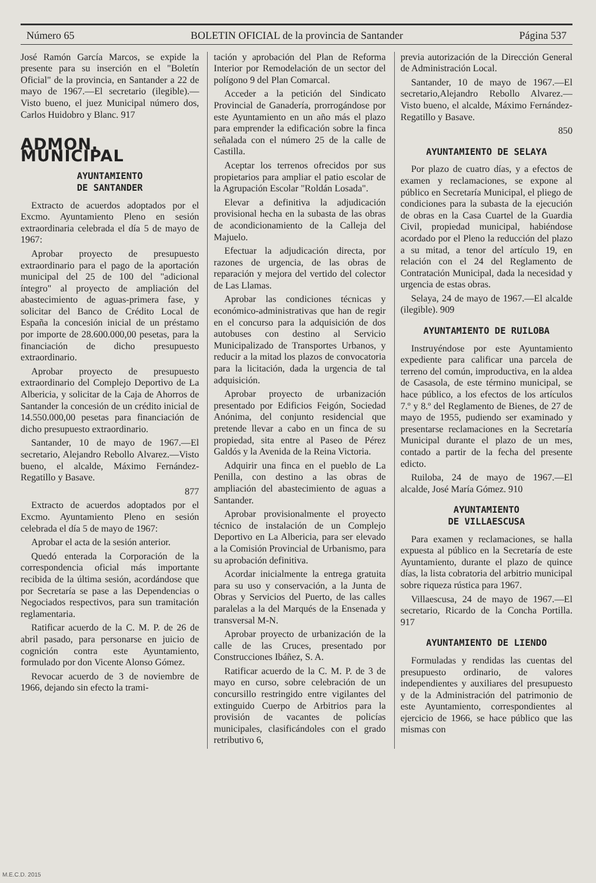Número 65 BOLETIN OFICIAL de la provincia de Santander Página 537
José Ramón García Marcos, se expide la presente para su inserción en el "Boletín Oficial" de la provincia, en Santander a 22 de mayo de 1967.—El secretario (ilegible).—Visto bueno, el juez Municipal número dos, Carlos Huidobro y Blanc. 917
ADMON. MUNICIPAL
AYUNTAMIENTO
DE SANTANDER
Extracto de acuerdos adoptados por el Excmo. Ayuntamiento Pleno en sesión extraordinaria celebrada el día 5 de mayo de 1967:
Aprobar proyecto de presupuesto extraordinario para el pago de la aportación municipal del 25 de 100 del "adicional íntegro" al proyecto de ampliación del abastecimiento de aguas-primera fase, y solicitar del Banco de Crédito Local de España la concesión inicial de un préstamo por importe de 28.600.000,00 pesetas, para la financiación de dicho presupuesto extraordinario.
Aprobar proyecto de presupuesto extraordinario del Complejo Deportivo de La Albericia, y solicitar de la Caja de Ahorros de Santander la concesión de un crédito inicial de 14.550.000,00 pesetas para financiación de dicho presupuesto extraordinario.
Santander, 10 de mayo de 1967.—El secretario, Alejandro Rebollo Alvarez.—Visto bueno, el alcalde, Máximo Fernández-Regatillo y Basave.
877
Extracto de acuerdos adoptados por el Excmo. Ayuntamiento Pleno en sesión celebrada el día 5 de mayo de 1967:
Aprobar el acta de la sesión anterior.
Quedó enterada la Corporación de la correspondencia oficial más importante recibida de la última sesión, acordándose que por Secretaría se pase a las Dependencias o Negociados respectivos, para sun tramitación reglamentaria.
Ratificar acuerdo de la C. M. P. de 26 de abril pasado, para personarse en juicio de cognición contra este Ayuntamiento, formulado por don Vicente Alonso Gómez.
Revocar acuerdo de 3 de noviembre de 1966, dejando sin efecto la trami-
tación y aprobación del Plan de Reforma Interior por Remodelación de un sector del polígono 9 del Plan Comarcal.
Acceder a la petición del Sindicato Provincial de Ganadería, prorrogándose por este Ayuntamiento en un año más el plazo para emprender la edificación sobre la finca señalada con el número 25 de la calle de Castilla.
Aceptar los terrenos ofrecidos por sus propietarios para ampliar el patio escolar de la Agrupación Escolar "Roldán Losada".
Elevar a definitiva la adjudicación provisional hecha en la subasta de las obras de acondicionamiento de la Calleja del Majuelo.
Efectuar la adjudicación directa, por razones de urgencia, de las obras de reparación y mejora del vertido del colector de Las Llamas.
Aprobar las condiciones técnicas y económico-administrativas que han de regir en el concurso para la adquisición de dos autobuses con destino al Servicio Municipalizado de Transportes Urbanos, y reducir a la mitad los plazos de convocatoria para la licitación, dada la urgencia de tal adquisición.
Aprobar proyecto de urbanización presentado por Edificios Feigón, Sociedad Anónima, del conjunto residencial que pretende llevar a cabo en un finca de su propiedad, sita entre al Paseo de Pérez Galdós y la Avenida de la Reina Victoria.
Adquirir una finca en el pueblo de La Penilla, con destino a las obras de ampliación del abastecimiento de aguas a Santander.
Aprobar provisionalmente el proyecto técnico de instalación de un Complejo Deportivo en La Albericia, para ser elevado a la Comisión Provincial de Urbanismo, para su aprobación definitiva.
Acordar inicialmente la entrega gratuita para su uso y conservación, a la Junta de Obras y Servicios del Puerto, de las calles paralelas a la del Marqués de la Ensenada y transversal M-N.
Aprobar proyecto de urbanización de la calle de las Cruces, presentado por Construcciones Ibáñez, S. A.
Ratificar acuerdo de la C. M. P. de 3 de mayo en curso, sobre celebración de un concursillo restringido entre vigilantes del extinguido Cuerpo de Arbitrios para la provisión de vacantes de policías municipales, clasificándoles con el grado retributivo 6,
previa autorización de la Dirección General de Administración Local.
Santander, 10 de mayo de 1967.—El secretario,Alejandro Rebollo Alvarez.—Visto bueno, el alcalde, Máximo Fernández-Regatillo y Basave.
850
AYUNTAMIENTO DE SELAYA
Por plazo de cuatro días, y a efectos de examen y reclamaciones, se expone al público en Secretaría Municipal, el pliego de condiciones para la subasta de la ejecución de obras en la Casa Cuartel de la Guardia Civil, propiedad municipal, habiéndose acordado por el Pleno la reducción del plazo a su mitad, a tenor del artículo 19, en relación con el 24 del Reglamento de Contratación Municipal, dada la necesidad y urgencia de estas obras.
Selaya, 24 de mayo de 1967.—El alcalde (ilegible). 909
AYUNTAMIENTO DE RUILOBA
Instruyéndose por este Ayuntamiento expediente para calificar una parcela de terreno del común, improductiva, en la aldea de Casasola, de este término municipal, se hace público, a los efectos de los artículos 7.º y 8.º del Reglamento de Bienes, de 27 de mayo de 1955, pudiendo ser examinado y presentarse reclamaciones en la Secretaría Municipal durante el plazo de un mes, contado a partir de la fecha del presente edicto.
Ruiloba, 24 de mayo de 1967.—El alcalde, José María Gómez. 910
AYUNTAMIENTO
DE VILLAESCUSA
Para examen y reclamaciones, se halla expuesta al público en la Secretaría de este Ayuntamiento, durante el plazo de quince días, la lista cobratoria del arbitrio municipal sobre riqueza rústica para 1967.
Villaescusa, 24 de mayo de 1967.—El secretario, Ricardo de la Concha Portilla. 917
AYUNTAMIENTO DE LIENDO
Formuladas y rendidas las cuentas del presupuesto ordinario, de valores independientes y auxiliares del presupuesto y de la Administración del patrimonio de este Ayuntamiento, correspondientes al ejercicio de 1966, se hace público que las mismas con
M.E.C.D. 2015